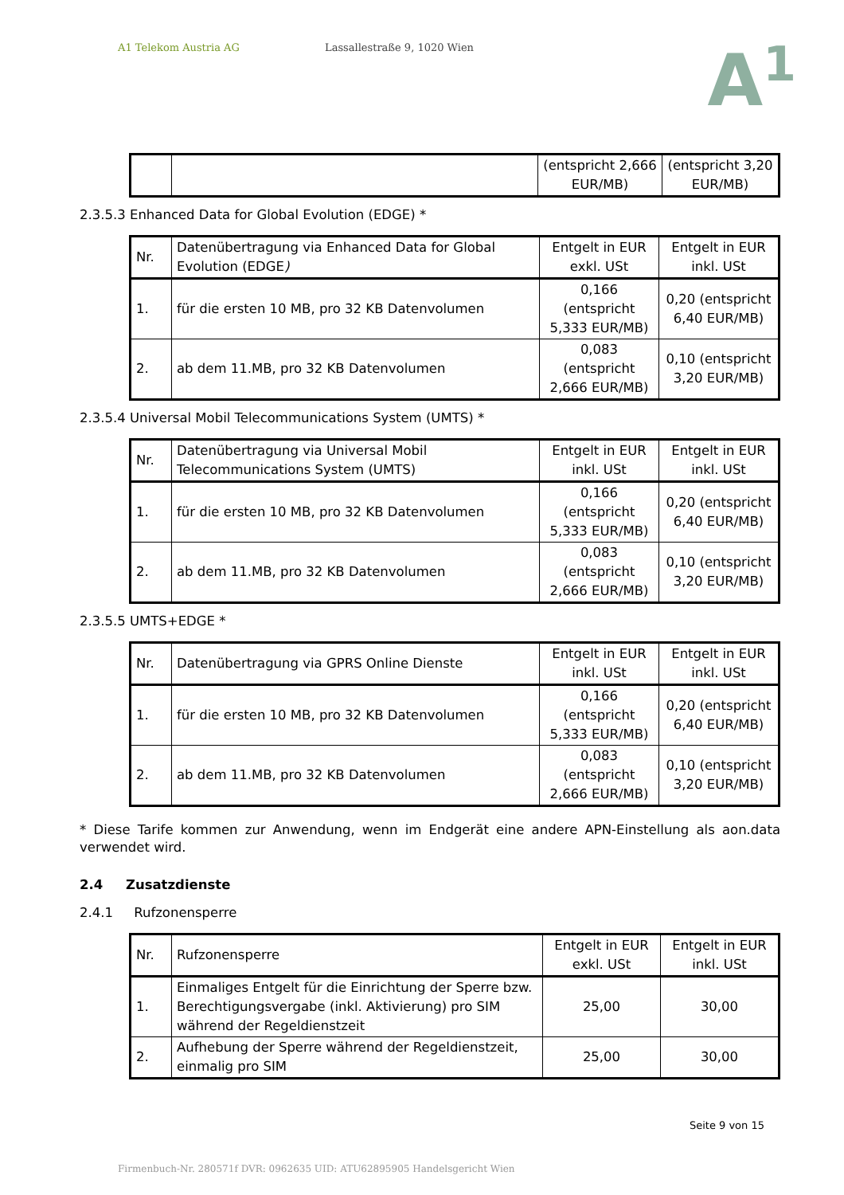A1 Telekom Austria AG Lassallestraße 9, 1020 Wien
A<sup>1</sup>
| | | (entspricht 2,666 EUR/MB) | (entspricht 3,20 EUR/MB) |
2.3.5.3 Enhanced Data for Global Evolution (EDGE) *
| Nr. | Datenübertragung via Enhanced Data for Global Evolution (EDGE ) | Entgelt in EUR exkl. USt | Entgelt in EUR inkl. USt |
| 1. | für die ersten 10 MB, pro 32 KB Datenvolumen | 0,166 (entspricht 5,333 EUR/MB) | 0,20 (entspricht 6,40 EUR/MB) |
| 2. | ab dem 11.MB, pro 32 KB Datenvolumen | 0,083 (entspricht 2,666 EUR/MB) | 0,10 (entspricht 3,20 EUR/MB) |
2.3.5.4 Universal Mobil Telecommunications System (UMTS) *
| Nr. | Datenübertragung via Universal Mobil Telecommunications System (UMTS) | Entgelt in EUR inkl. USt | Entgelt in EUR inkl. USt |
| 1. | für die ersten 10 MB, pro 32 KB Datenvolumen | 0,166 (entspricht 5,333 EUR/MB) | 0,20 (entspricht 6,40 EUR/MB) |
| 2. | ab dem 11.MB, pro 32 KB Datenvolumen | 0,083 (entspricht 2,666 EUR/MB) | 0,10 (entspricht 3,20 EUR/MB) |
2.3.5.5 UMTS+EDGE *
| Nr. | Datenübertragung via GPRS Online Dienste | Entgelt in EUR inkl. USt | Entgelt in EUR inkl. USt |
| 1. | für die ersten 10 MB, pro 32 KB Datenvolumen | 0,166 (entspricht 5,333 EUR/MB) | 0,20 (entspricht 6,40 EUR/MB) |
| 2. | ab dem 11.MB, pro 32 KB Datenvolumen | 0,083 (entspricht 2,666 EUR/MB) | 0,10 (entspricht 3,20 EUR/MB) |
* Diese Tarife kommen zur Anwendung, wenn im Endgerät eine andere APN-Einstellung als aon.data verwendet wird.
2.4 Zusatzdienste
2.4.1 Rufzonensperre
| Nr. | Rufzonensperre | Entgelt in EUR exkl. USt | Entgelt in EUR inkl. USt |
| 1. | Einmaliges Entgelt für die Einrichtung der Sperre bzw. Berechtigungsvergabe (inkl. Aktivierung) pro SIM während der Regeldienstzeit | 25,00 | 30,00 |
| 2. | Aufhebung der Sperre während der Regeldienstzeit, einmalig pro SIM | 25,00 | 30,00 |
Seite 9 von 15
Firmenbuch-Nr. 280571f DVR: 0962635 UID: ATU62895905 Handelsgericht Wien